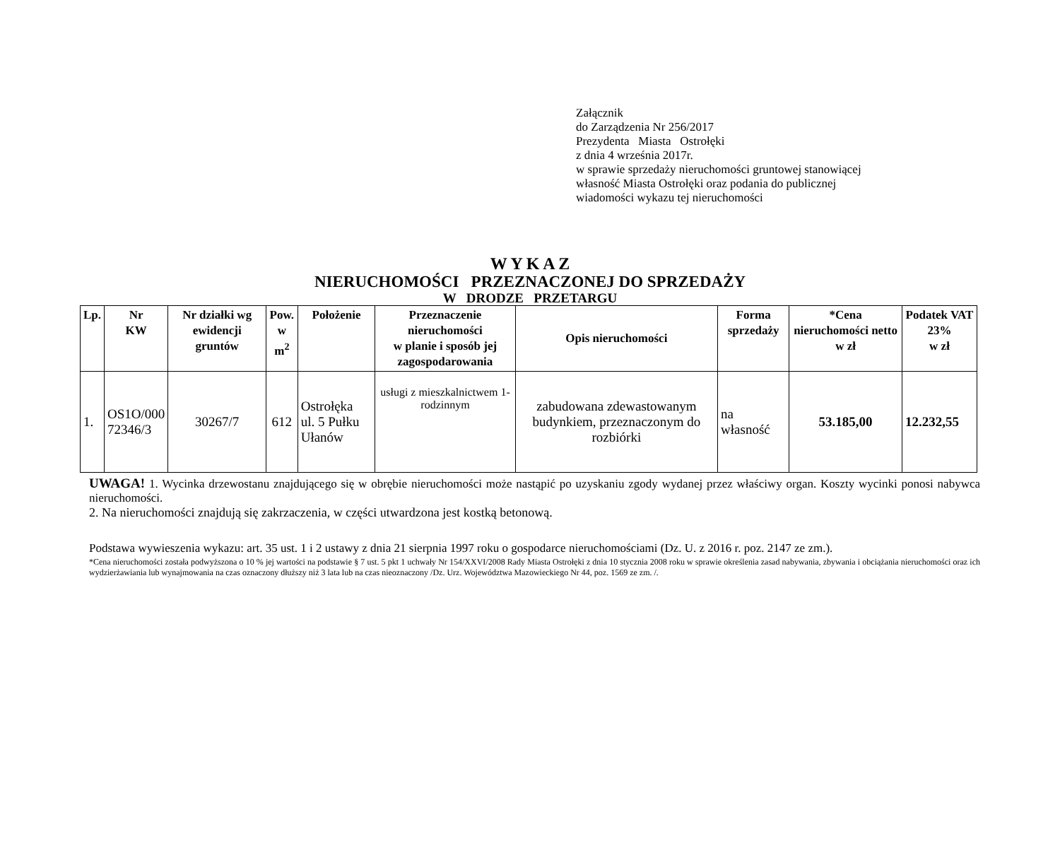Załącznik
do Zarządzenia Nr 256/2017
Prezydenta Miasta Ostrołęki
z dnia 4 września 2017r.
w sprawie sprzedaży nieruchomości gruntowej stanowiącej
własność Miasta Ostrołęki oraz podania do publicznej
wiadomości wykazu tej nieruchomości
W Y K A Z
NIERUCHOMOŚCI PRZEZNACZONEJ DO SPRZEDAŻY
W DRODZE PRZETARGU
| Lp. | Nr KW | Nr działki wg ewidencji gruntów | Pow. w m<sup>2</sup> | Położenie | Przeznaczenie nieruchomości w planie i sposób jej zagospodarowania | Opis nieruchomości | Forma sprzedaży | *Cena nieruchomości netto w zł | Podatek VAT 23% w zł |
| --- | --- | --- | --- | --- | --- | --- | --- | --- | --- |
| 1. | OS1O/000 72346/3 | 30267/7 | 612 | Ostrołęka ul. 5 Pułku Ułanów | usługi z mieszkalnictwem 1-rodzinnym | zabudowana zdewastowanym budynkiem, przeznaczonym do rozbiórki | na własność | 53.185,00 | 12.232,55 |
UWAGA! 1. Wycinka drzewostanu znajdującego się w obrębie nieruchomości może nastąpić po uzyskaniu zgody wydanej przez właściwy organ. Koszty wycinki ponosi nabywca nieruchomości.
2. Na nieruchomości znajdują się zakrzaczenia, w części utwardzona jest kostką betonową.
Podstawa wywieszenia wykazu: art. 35 ust. 1 i 2 ustawy z dnia 21 sierpnia 1997 roku o gospodarce nieruchomościami (Dz. U. z 2016 r. poz. 2147 ze zm.).
*Cena nieruchomości została podwyższona o 10 % jej wartości na podstawie § 7 ust. 5 pkt 1 uchwały Nr 154/XXVI/2008 Rady Miasta Ostrołęki z dnia 10 stycznia 2008 roku w sprawie określenia zasad nabywania, zbywania i obciążania nieruchomości oraz ich wydzierżawiania lub wynajmowania na czas oznaczony dłuższy niż 3 lata lub na czas nieoznaczony /Dz. Urz. Województwa Mazowieckiego Nr 44, poz. 1569 ze zm. /.